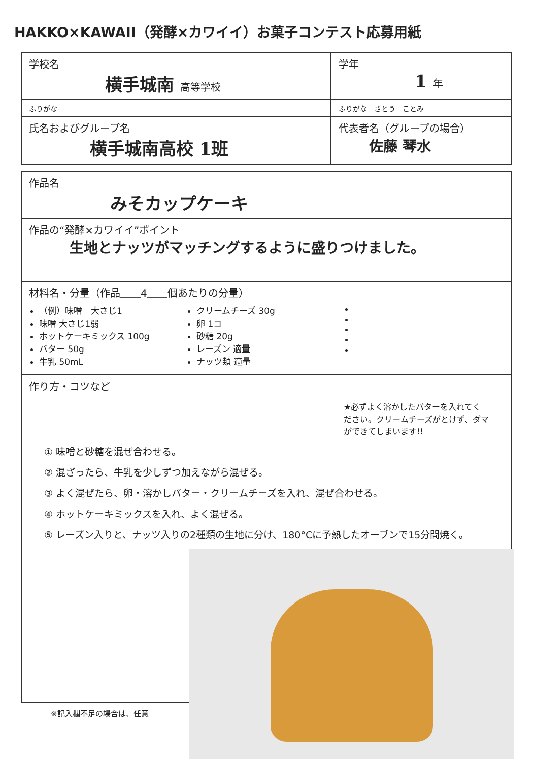HAKKO×KAWAII（発酵×カワイイ）お菓子コンテスト応募用紙
| 学校名 横手城南 高等学校 | 学年 1 年 |
| ふりがな | ふりがな さとう ことみ |
| 氏名およびグループ名 横手城南高校 1班 | 代表者名（グループの場合） 佐藤 琴水 |
| 作品名 みそカップケーキ |
| 作品の“発酵×カワイイ”ポイント 生地とナッツがマッチングするように盛りつけました。 |
| 材料名・分量（作品＿＿4＿＿個あたりの分量） （例）味噌 大さじ1 味噌 大さじ1弱 ホットケーキミックス 100g バター 50g 牛乳 50mL クリームチーズ 30g 卵 1コ 砂糖 20g レーズン 適量 ナッツ類 適量 |
| 作り方・コツなど ★必ずよく溶かしたバターを入れてください。クリームチーズがとけず、ダマができてしまいます!! ① 味噌と砂糖を混ぜ合わせる。 ② 混ざったら、牛乳を少しずつ加えながら混ぜる。 ③ よく混ぜたら、卵・溶かしバター・クリームチーズを入れ、混ぜ合わせる。 ④ ホットケーキミックスを入れ、よく混ぜる。 ⑤ レーズン入りと、ナッツ入りの2種類の生地に分け、180°Cに予熱したオーブンで15分間焼く。 |
※記入欄不足の場合は、任意